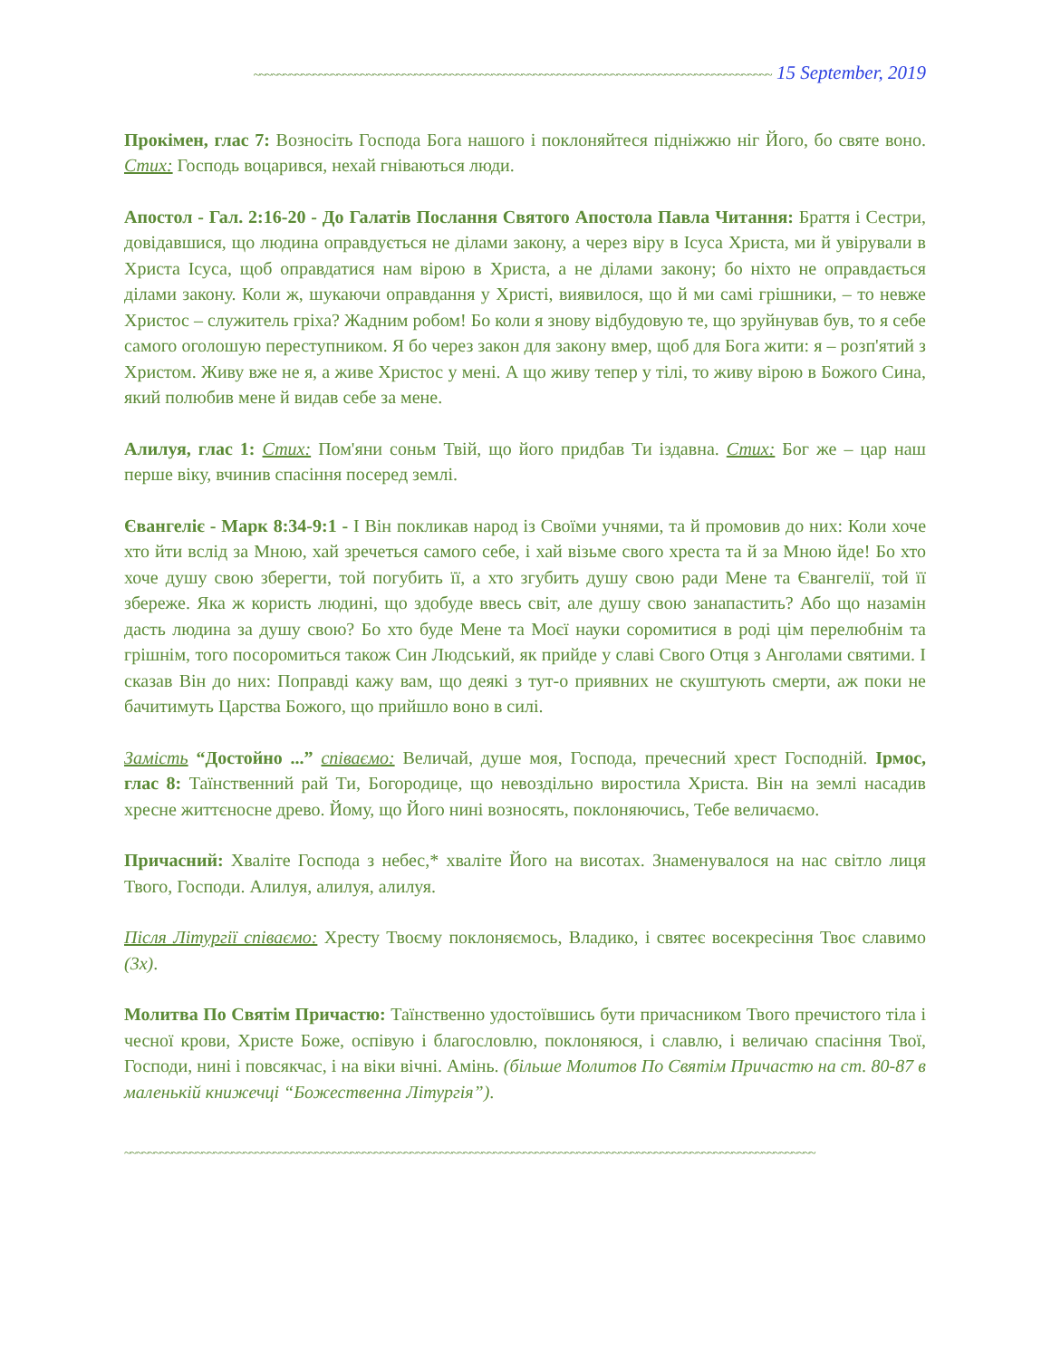~~~~~~~~~~~~~~~~~~~~~~~~~~~~~~~~~~~~~~~~~~~~~~~~~~~~~~~~~~~~~~~~~~~~~~~~~~~~~~~~~~~~~~~ 15 September, 2019
Прокімен, глас 7: Возносіть Господа Бога нашого і поклоняйтеся підніжжю ніг Його, бо святе воно. Стих: Господь воцарився, нехай гніваються люди.
Апостол - Гал. 2:16-20 - До Галатів Послання Святого Апостола Павла Читання: Браття і Сестри, довідавшися, що людина оправдується не ділами закону, а через віру в Ісуса Христа, ми й увірували в Христа Ісуса, щоб оправдатися нам вірою в Христа, а не ділами закону; бо ніхто не оправдається ділами закону. Коли ж, шукаючи оправдання у Христі, виявилося, що й ми самі грішники, – то невже Христос – служитель гріха? Жадним робом! Бо коли я знову відбудовую те, що зруйнував був, то я себе самого оголошую переступником. Я бо через закон для закону вмер, щоб для Бога жити: я – розп'ятий з Христом. Живу вже не я, а живе Христос у мені. А що живу тепер у тілі, то живу вірою в Божого Сина, який полюбив мене й видав себе за мене.
Алилуя, глас 1: Стих: Пом'яни соньм Твій, що його придбав Ти іздавна. Стих: Бог же – цар наш перше віку, вчинив спасіння посеред землі.
Євангеліє - Марк 8:34-9:1 - І Він покликав народ із Своїми учнями, та й промовив до них: Коли хоче хто йти вслід за Мною, хай зречеться самого себе, і хай візьме свого хреста та й за Мною йде! Бо хто хоче душу свою зберегти, той погубить її, а хто згубить душу свою ради Мене та Євангелії, той її збереже. Яка ж користь людині, що здобуде ввесь світ, але душу свою занапастить? Або що назамін дасть людина за душу свою? Бо хто буде Мене та Моєї науки соромитися в роді цім перелюбнім та грішнім, того посоромиться також Син Людський, як прийде у славі Свого Отця з Анголами святими. І сказав Він до них: Поправді кажу вам, що деякі з тут-о приявних не скуштують смерти, аж поки не бачитимуть Царства Божого, що прийшло воно в силі.
Замість “Достойно ...” співаємо: Величай, душе моя, Господа, пречесний хрест Господній. Ірмос, глас 8: Таїнственний рай Ти, Богородице, що невоздільно виростила Христа. Він на землі насадив хресне життєносне древо. Йому, що Його нині возносять, поклоняючись, Тебе величаємо.
Причасний: Хваліте Господа з небес,* хваліте Його на висотах. Знаменувалося на нас світло лиця Твого, Господи. Алилуя, алилуя, алилуя.
Після Літургії співаємо: Хресту Твоєму поклоняємось, Владико, і святеє восекресіння Твоє славимо (3х).
Молитва По Святім Причастю: Таїнственно удостоївшись бути причасником Твого пречистого тіла і чесної крови, Христе Боже, оспівую і благословлю, поклоняюся, і славлю, і величаю спасіння Твої, Господи, нині і повсякчас, і на віки вічні. Амінь. (більше Молитов По Святім Причастю на ст. 80-87 в маленькій книжечці “Божественна Літургія”).
~~~~~~~~~~~~~~~~~~~~~~~~~~~~~~~~~~~~~~~~~~~~~~~~~~~~~~~~~~~~~~~~~~~~~~~~~~~~~~~~~~~~~~~~~~~~~~~~~~~~~~~~~~~~~~~~~~~~